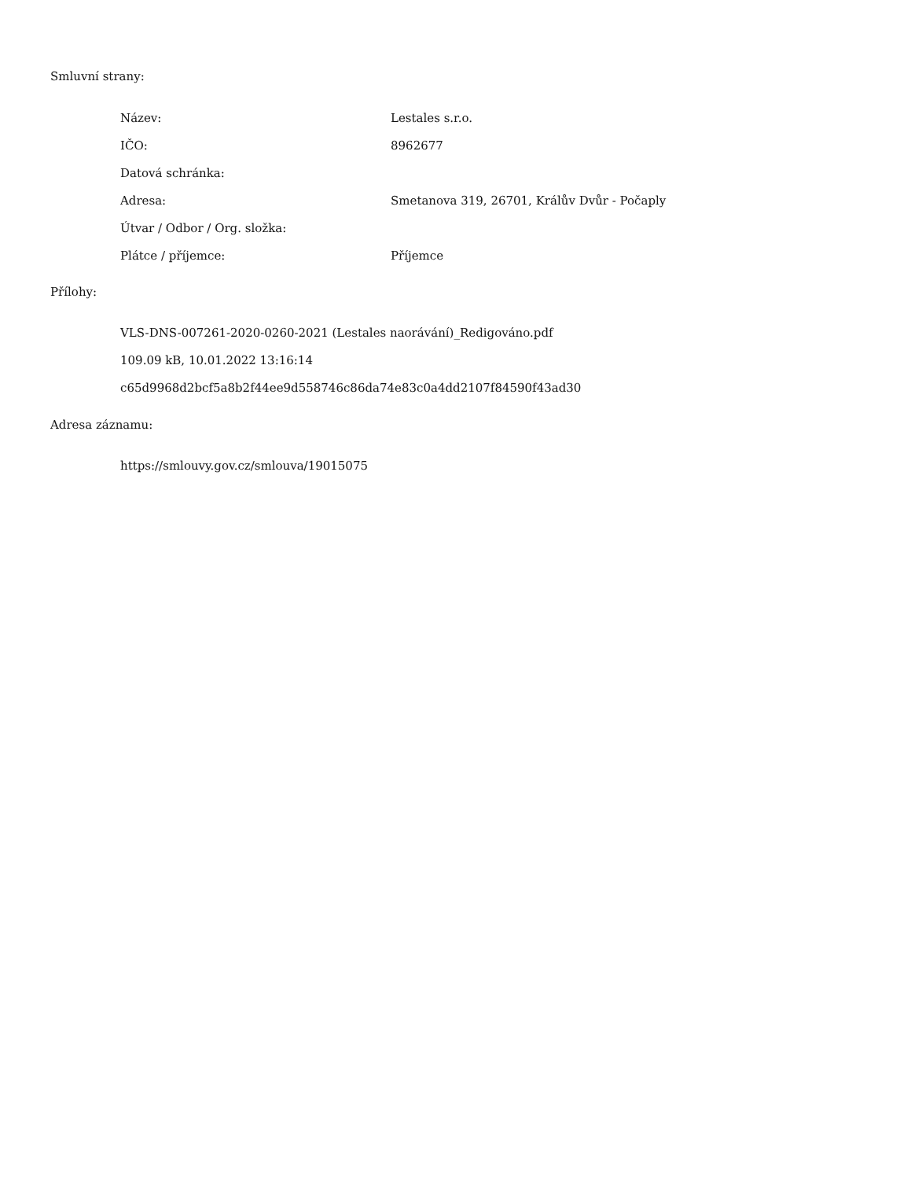Smluvní strany:
| Název: | Lestales s.r.o. |
| IČO: | 8962677 |
| Datová schránka: | |
| Adresa: | Smetanova 319, 26701, Králův Dvůr - Počaply |
| Útvar / Odbor / Org. složka: | |
| Plátce / příjemce: | Příjemce |
Přílohy:
VLS-DNS-007261-2020-0260-2021 (Lestales naorávání)_Redigováno.pdf
109.09 kB, 10.01.2022 13:16:14
c65d9968d2bcf5a8b2f44ee9d558746c86da74e83c0a4dd2107f84590f43ad30
Adresa záznamu:
https://smlouvy.gov.cz/smlouva/19015075